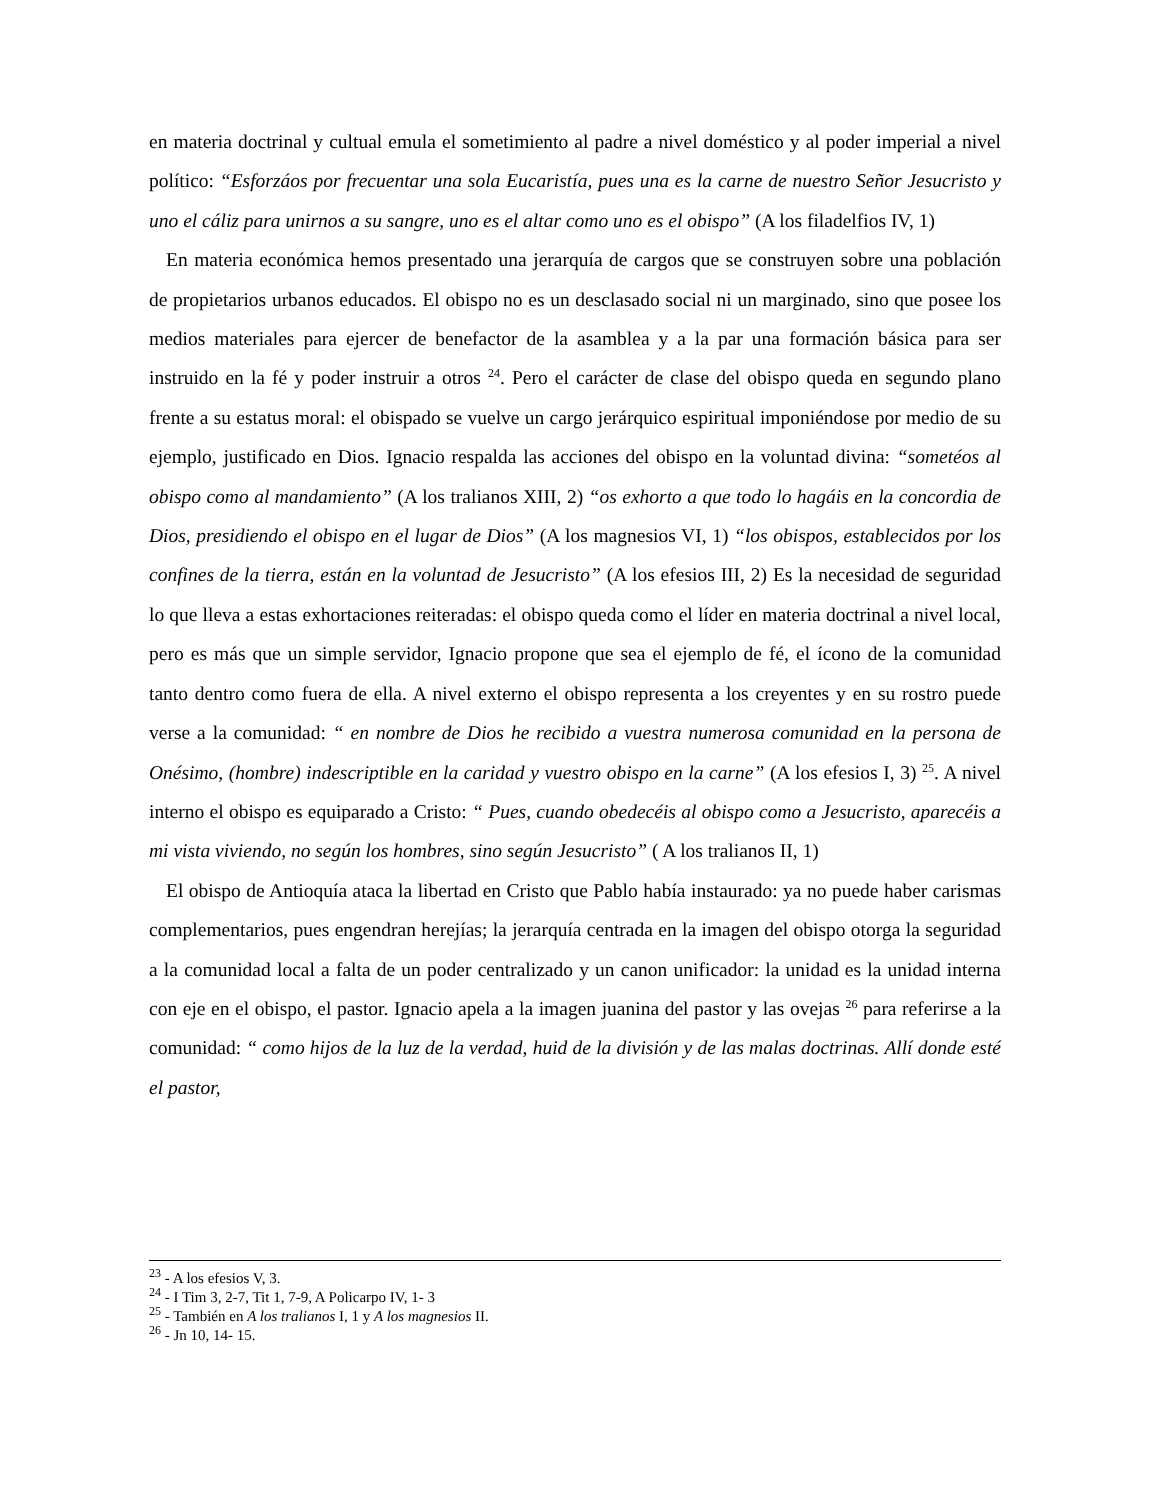en materia doctrinal y cultual emula el sometimiento al padre a nivel doméstico y al poder imperial a nivel político: “Esforzáos por frecuentar una sola Eucaristía, pues una es la carne de nuestro Señor Jesucristo y uno el cáliz para unirnos a su sangre, uno es el altar como uno es el obispo” (A los filadelfios IV, 1)
En materia económica hemos presentado una jerarquía de cargos que se construyen sobre una población de propietarios urbanos educados. El obispo no es un desclasado social ni un marginado, sino que posee los medios materiales para ejercer de benefactor de la asamblea y a la par una formación básica para ser instruido en la fé y poder instruir a otros <sup>24</sup>. Pero el carácter de clase del obispo queda en segundo plano frente a su estatus moral: el obispado se vuelve un cargo jerárquico espiritual imponiéndose por medio de su ejemplo, justificado en Dios. Ignacio respalda las acciones del obispo en la voluntad divina: “sometéos al obispo como al mandamiento” (A los tralianos XIII, 2) “os exhorto a que todo lo hagáis en la concordia de Dios, presidiendo el obispo en el lugar de Dios” (A los magnesios VI, 1) “los obispos, establecidos por los confines de la tierra, están en la voluntad de Jesucristo” (A los efesios III, 2) Es la necesidad de seguridad lo que lleva a estas exhortaciones reiteradas: el obispo queda como el líder en materia doctrinal a nivel local, pero es más que un simple servidor, Ignacio propone que sea el ejemplo de fé, el ícono de la comunidad tanto dentro como fuera de ella. A nivel externo el obispo representa a los creyentes y en su rostro puede verse a la comunidad: “ en nombre de Dios he recibido a vuestra numerosa comunidad en la persona de Onésimo, (hombre) indescriptible en la caridad y vuestro obispo en la carne” (A los efesios I, 3) <sup>25</sup>. A nivel interno el obispo es equiparado a Cristo: “ Pues, cuando obedecéis al obispo como a Jesucristo, aparecéis a mi vista viviendo, no según los hombres, sino según Jesucristo” ( A los tralianos II, 1)
El obispo de Antioquía ataca la libertad en Cristo que Pablo había instaurado: ya no puede haber carismas complementarios, pues engendran herejías; la jerarquía centrada en la imagen del obispo otorga la seguridad a la comunidad local a falta de un poder centralizado y un canon unificador: la unidad es la unidad interna con eje en el obispo, el pastor. Ignacio apela a la imagen juanina del pastor y las ovejas <sup>26</sup> para referirse a la comunidad: “ como hijos de la luz de la verdad, huid de la división y de las malas doctrinas. Allí donde esté el pastor,
<sup>23</sup> - A los efesios V, 3.
<sup>24</sup> - I Tim 3, 2-7, Tit 1, 7-9, A Policarpo IV, 1- 3
<sup>25</sup> - También en A los tralianos I, 1 y A los magnesios II.
<sup>26</sup> - Jn 10, 14- 15.